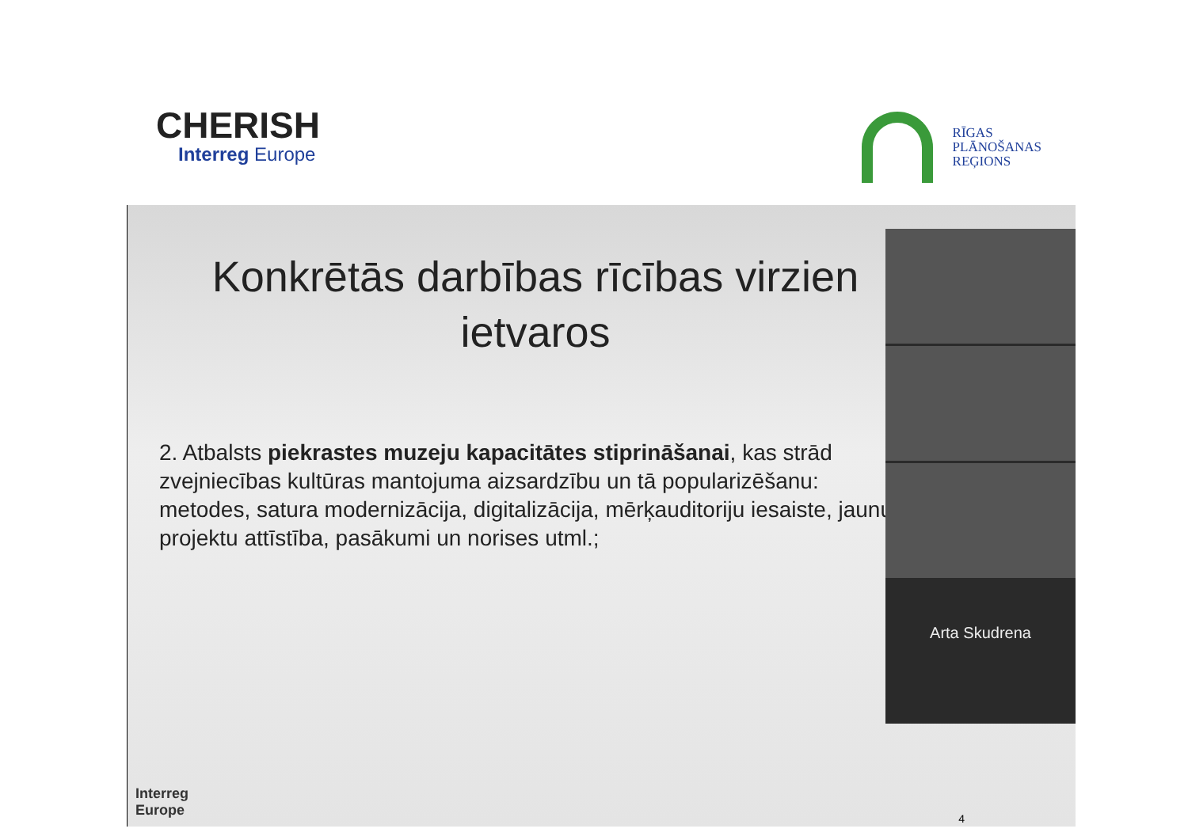CHERISH
Interreg Europe
RĪGAS
PLĀNOŠANAS
REĢIONS
Konkrētās darbības rīcības virzien
ietvaros
2. Atbalsts piekrastes muzeju kapacitātes stiprināšanai, kas strād zvejniecības kultūras mantojuma aizsardzību un tā popularizēšanu: metodes, satura modernizācija, digitalizācija, mērķauditoriju iesaiste, jaunu projektu attīstība, pasākumi un norises utml.;
Arta Skudrena
Interreg
Europe
4